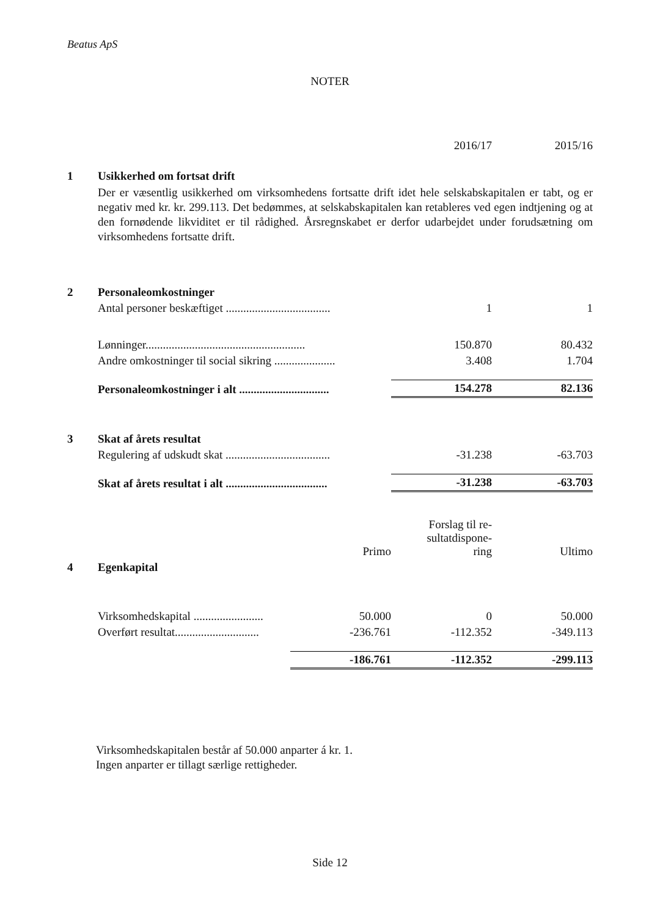Beatus ApS
NOTER
| | | 2016/17 | 2015/16 |
| 1 | Usikkerhed om fortsat drift | | |
| | Der er væsentlig usikkerhed om virksomhedens fortsatte drift idet hele selskabskapitalen er tabt, og er negativ med kr. kr. 299.113. Det bedømmes, at selskabskapitalen kan retableres ved egen indtjening og at den fornødende likviditet er til rådighed. Årsregnskabet er derfor udarbejdet under forudsætning om virksomhedens fortsatte drift. | | |
| 2 | Personaleomkostninger | | |
| | Antal personer beskæftiget .................................... | 1 | 1 |
| | Lønninger....................................................... | 150.870 | 80.432 |
| | Andre omkostninger til social sikring ..................... | 3.408 | 1.704 |
| | Personaleomkostninger i alt ............................... | 154.278 | 82.136 |
| 3 | Skat af årets resultat | | |
| | Regulering af udskudt skat .................................... | -31.238 | -63.703 |
| | Skat af årets resultat i alt ................................... | -31.238 | -63.703 |
| | | Primo | Forslag til re- sultatdispone- ring | Ultimo |
| 4 | Egenkapital | | | |
| | Virksomhedskapital ........................ | 50.000 | 0 | 50.000 |
| | Overført resultat............................. | -236.761 | -112.352 | -349.113 |
| | | -186.761 | -112.352 | -299.113 |
Virksomhedskapitalen består af 50.000 anparter á kr. 1.
Ingen anparter er tillagt særlige rettigheder.
Side 12